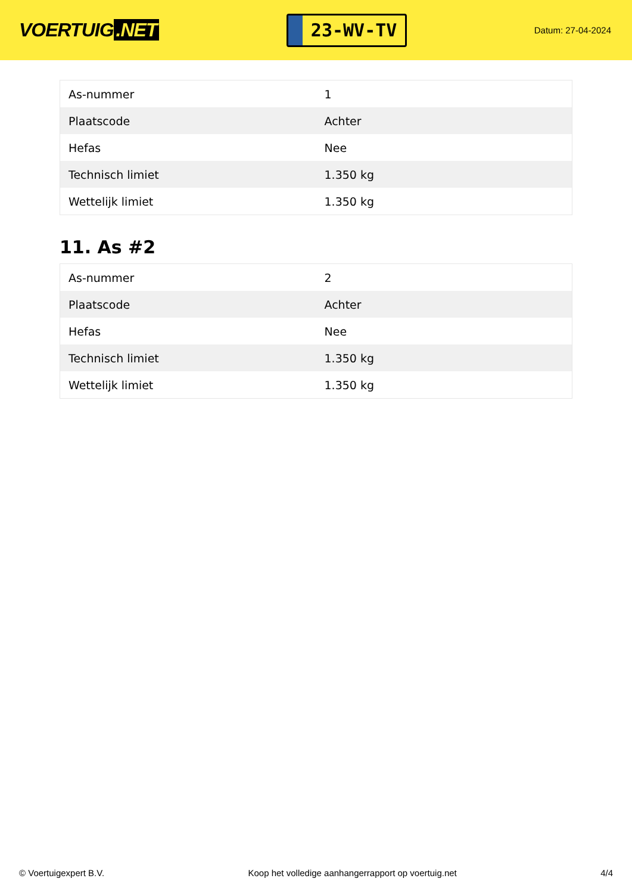VOERTUIG.NET
23-WV-TV
Datum: 27-04-2024
| As-nummer | 1 |
| Plaatscode | Achter |
| Hefas | Nee |
| Technisch limiet | 1.350 kg |
| Wettelijk limiet | 1.350 kg |
11. As #2
| As-nummer | 2 |
| Plaatscode | Achter |
| Hefas | Nee |
| Technisch limiet | 1.350 kg |
| Wettelijk limiet | 1.350 kg |
© Voertuigexpert B.V. Koop het volledige aanhangerrapport op voertuig.net 4/4